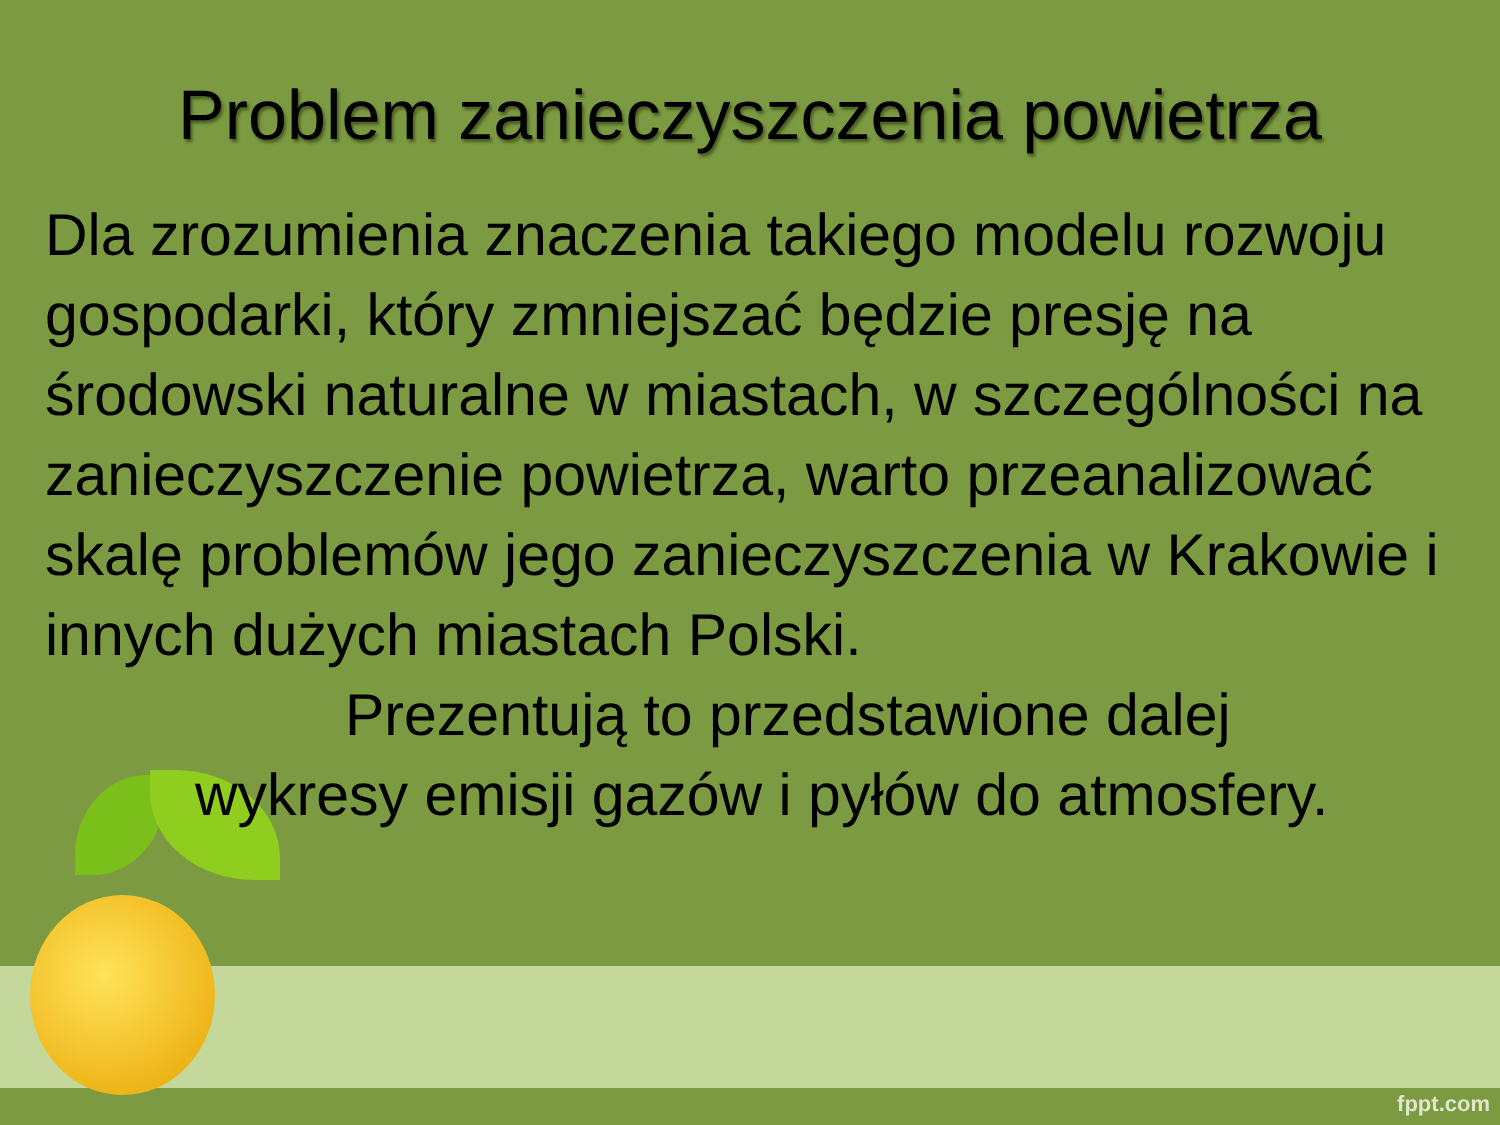Problem zanieczyszczenia powietrza
Dla zrozumienia znaczenia takiego modelu rozwoju gospodarki, który zmniejszać będzie presję na środowski naturalne w miastach, w szczególności na zanieczyszczenie powietrza, warto przeanalizować skalę problemów jego zanieczyszczenia w Krakowie i innych dużych miastach Polski.
Prezentują to przedstawione dalej
wykresy emisji gazów i pyłów do atmosfery.
fppt.com